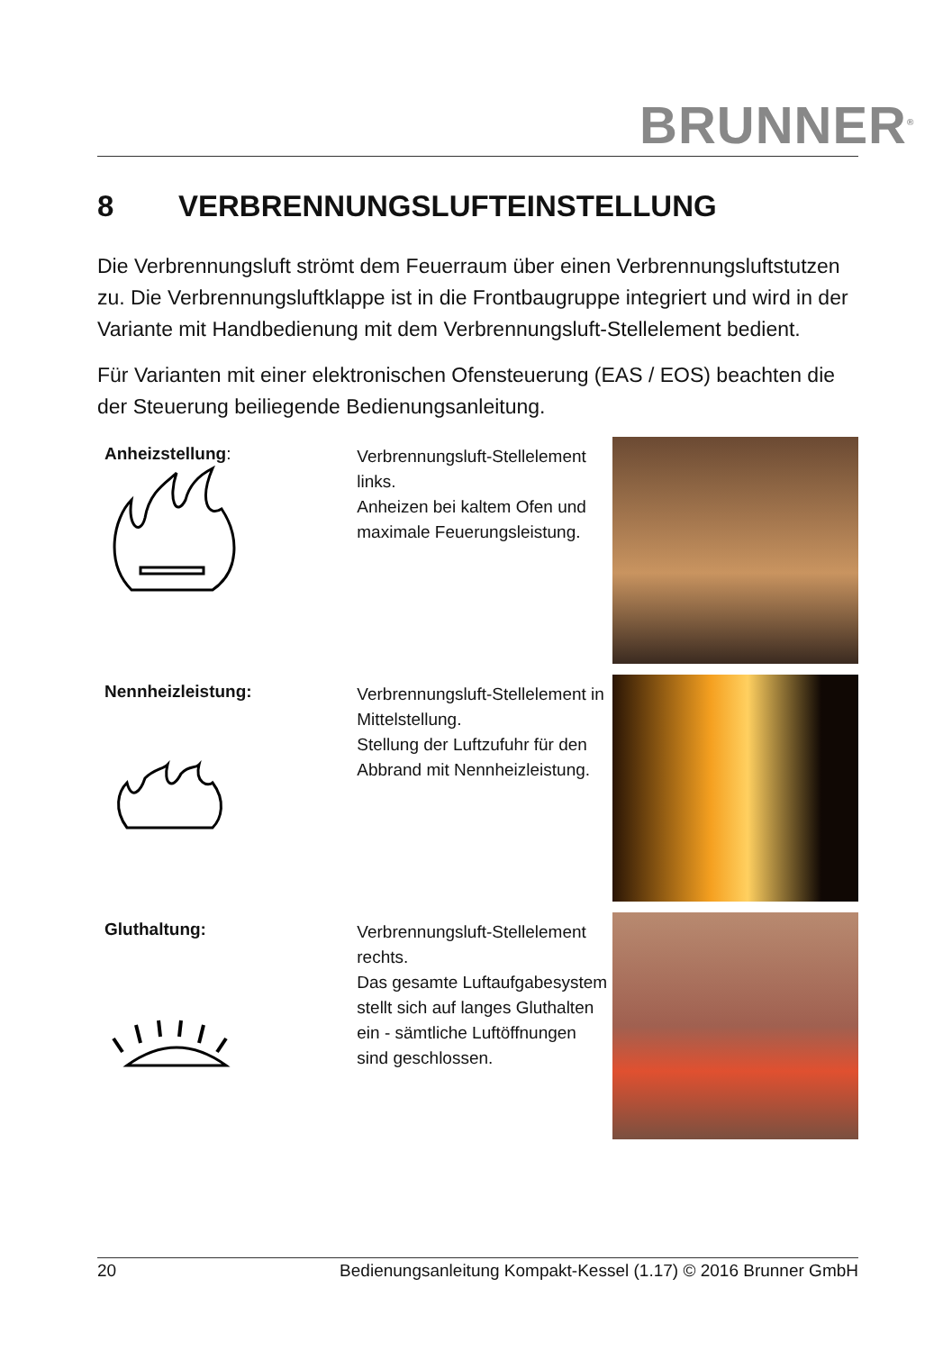BRUNNER<sup>®</sup>
8 VERBRENNUNGSLUFTEINSTELLUNG
Die Verbrennungsluft strömt dem Feuerraum über einen Verbrennungs­luftstutzen zu. Die Verbrennungsluftklappe ist in die Frontbaugruppe inte­griert und wird in der Variante mit Handbedienung mit dem Verbrennungs­luft-Stellelement bedient.
Für Varianten mit einer elektronischen Ofensteuerung (EAS / EOS) beach­ten die der Steuerung beiliegende Bedienungsanleitung.
Anheizstellung:
Verbrennungsluft-Stellele­ment links.
Anheizen bei kaltem Ofen und maximale Feuerungs­leistung.
Nennheizleistung:
Verbrennungsluft-Stellele­ment in Mittelstellung.
Stellung der Luftzufuhr für den Abbrand mit Nennheiz­leistung.
Gluthaltung:
Verbrennungsluft-Stellele­ment rechts.
Das gesamte Luftaufgabe­system stellt sich auf langes Gluthalten ein - sämtliche Luftöffnungen sind geschlos­sen.
20 Bedienungsanleitung Kompakt-Kessel (1.17) © 2016 Brunner GmbH